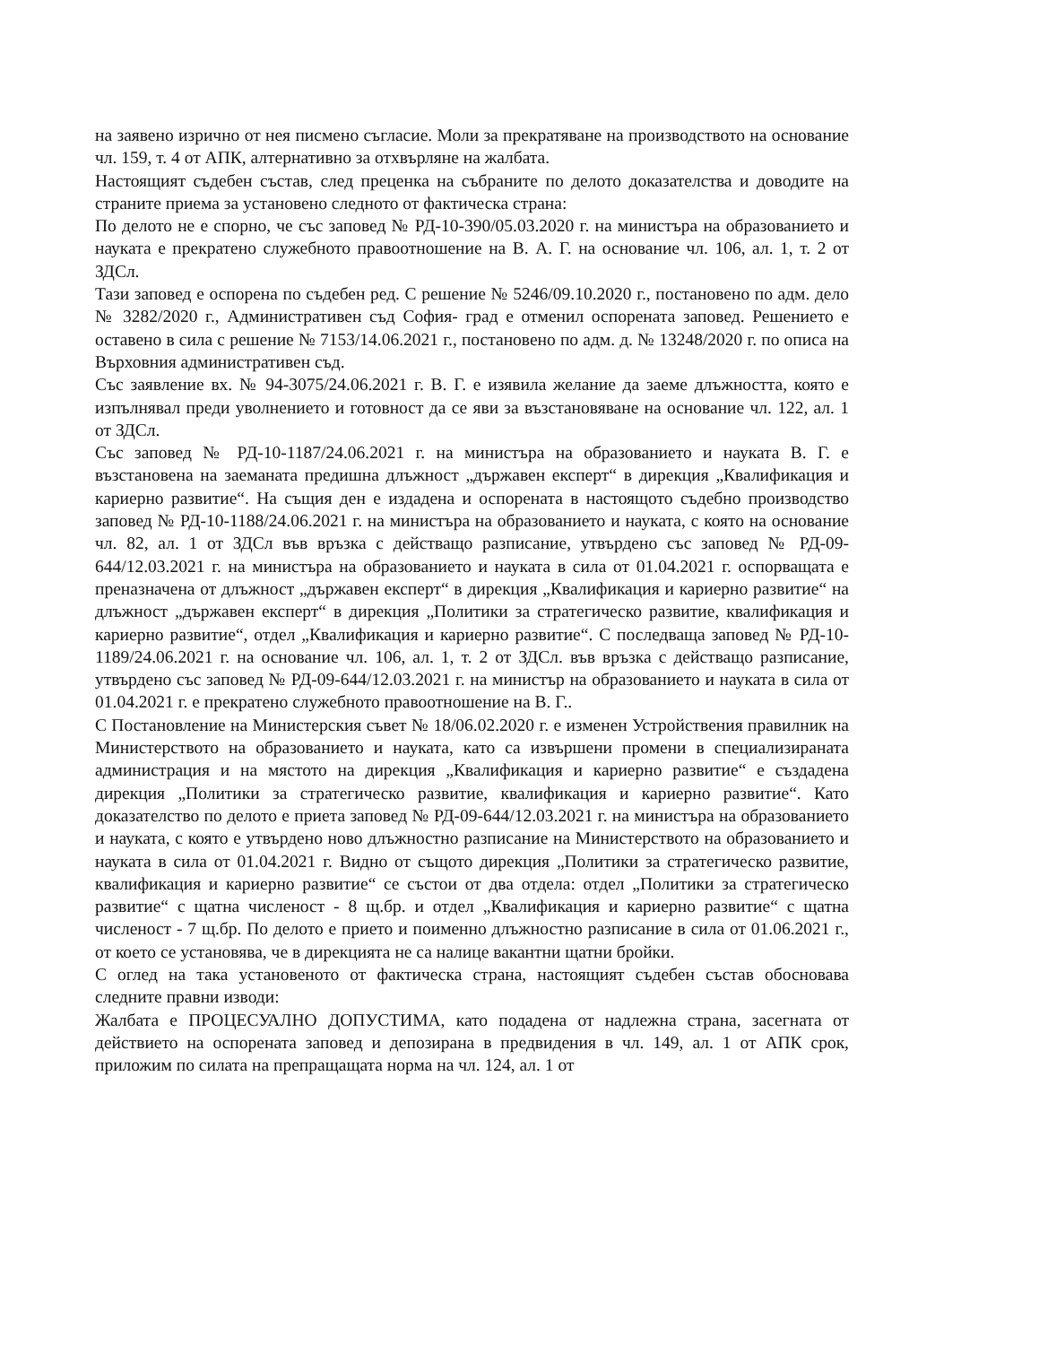на заявено изрично от нея писмено съгласие. Моли за прекратяване на производството на основание чл. 159, т. 4 от АПК, алтернативно за отхвърляне на жалбата.
Настоящият съдебен състав, след преценка на събраните по делото доказателства и доводите на страните приема за установено следното от фактическа страна:
По делото не е спорно, че със заповед № РД-10-390/05.03.2020 г. на министъра на образованието и науката е прекратено служебното правоотношение на В. А. Г. на основание чл. 106, ал. 1, т. 2 от ЗДСл.
Тази заповед е оспорена по съдебен ред. С решение № 5246/09.10.2020 г., постановено по адм. дело № 3282/2020 г., Административен съд София- град е отменил оспорената заповед. Решението е оставено в сила с решение № 7153/14.06.2021 г., постановено по адм. д. № 13248/2020 г. по описа на Върховния административен съд.
Със заявление вх. № 94-3075/24.06.2021 г. В. Г. е изявила желание да заеме длъжността, която е изпълнявал преди уволнението и готовност да се яви за възстановяване на основание чл. 122, ал. 1 от ЗДСл.
Със заповед № РД-10-1187/24.06.2021 г. на министъра на образованието и науката В. Г. е възстановена на заеманата предишна длъжност „държавен експерт“ в дирекция „Квалификация и кариерно развитие“. На същия ден е издадена и оспорената в настоящото съдебно производство заповед № РД-10-1188/24.06.2021 г. на министъра на образованието и науката, с която на основание чл. 82, ал. 1 от ЗДСл във връзка с действащо разписание, утвърдено със заповед № РД-09-644/12.03.2021 г. на министъра на образованието и науката в сила от 01.04.2021 г. оспорващата е преназначена от длъжност „държавен експерт“ в дирекция „Квалификация и кариерно развитие“ на длъжност „държавен експерт“ в дирекция „Политики за стратегическо развитие, квалификация и кариерно развитие“, отдел „Квалификация и кариерно развитие“. С последваща заповед № РД-10-1189/24.06.2021 г. на основание чл. 106, ал. 1, т. 2 от ЗДСл. във връзка с действащо разписание, утвърдено със заповед № РД-09-644/12.03.2021 г. на министър на образованието и науката в сила от 01.04.2021 г. е прекратено служебното правоотношение на В. Г..
С Постановление на Министерския съвет № 18/06.02.2020 г. е изменен Устройствения правилник на Министерството на образованието и науката, като са извършени промени в специализираната администрация и на мястото на дирекция „Квалификация и кариерно развитие“ е създадена дирекция „Политики за стратегическо развитие, квалификация и кариерно развитие“. Като доказателство по делото е приета заповед № РД-09-644/12.03.2021 г. на министъра на образованието и науката, с която е утвърдено ново длъжностно разписание на Министерството на образованието и науката в сила от 01.04.2021 г. Видно от същото дирекция „Политики за стратегическо развитие, квалификация и кариерно развитие“ се състои от два отдела: отдел „Политики за стратегическо развитие“ с щатна численост - 8 щ.бр. и отдел „Квалификация и кариерно развитие“ с щатна численост - 7 щ.бр. По делото е прието и поименно длъжностно разписание в сила от 01.06.2021 г., от което се установява, че в дирекцията не са налице вакантни щатни бройки.
С оглед на така установеното от фактическа страна, настоящият съдебен състав обосновава следните правни изводи:
Жалбата е ПРОЦЕСУАЛНО ДОПУСТИМА, като подадена от надлежна страна, засегната от действието на оспорената заповед и депозирана в предвидения в чл. 149, ал. 1 от АПК срок, приложим по силата на препращащата норма на чл. 124, ал. 1 от